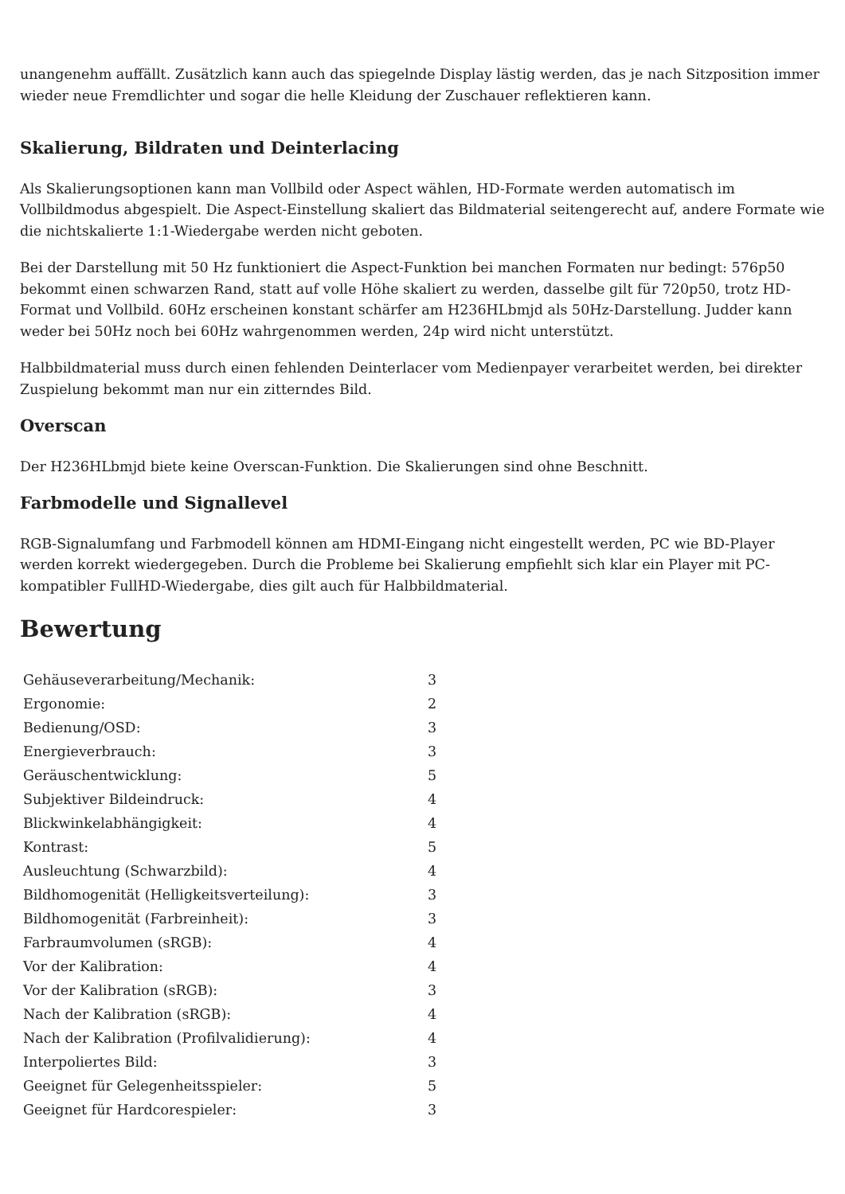unangenehm auffällt. Zusätzlich kann auch das spiegelnde Display lästig werden, das je nach Sitzposition immer wieder neue Fremdlichter und sogar die helle Kleidung der Zuschauer reflektieren kann.
Skalierung, Bildraten und Deinterlacing
Als Skalierungsoptionen kann man Vollbild oder Aspect wählen, HD-Formate werden automatisch im Vollbildmodus abgespielt. Die Aspect-Einstellung skaliert das Bildmaterial seitengerecht auf, andere Formate wie die nichtskalierte 1:1-Wiedergabe werden nicht geboten.
Bei der Darstellung mit 50 Hz funktioniert die Aspect-Funktion bei manchen Formaten nur bedingt: 576p50 bekommt einen schwarzen Rand, statt auf volle Höhe skaliert zu werden, dasselbe gilt für 720p50, trotz HD-Format und Vollbild. 60Hz erscheinen konstant schärfer am H236HLbmjd als 50Hz-Darstellung. Judder kann weder bei 50Hz noch bei 60Hz wahrgenommen werden, 24p wird nicht unterstützt.
Halbbildmaterial muss durch einen fehlenden Deinterlacer vom Medienpayer verarbeitet werden, bei direkter Zuspielung bekommt man nur ein zitterndes Bild.
Overscan
Der H236HLbmjd biete keine Overscan-Funktion. Die Skalierungen sind ohne Beschnitt.
Farbmodelle und Signallevel
RGB-Signalumfang und Farbmodell können am HDMI-Eingang nicht eingestellt werden, PC wie BD-Player werden korrekt wiedergegeben. Durch die Probleme bei Skalierung empfiehlt sich klar ein Player mit PC-kompatibler FullHD-Wiedergabe, dies gilt auch für Halbbildmaterial.
Bewertung
| Gehäuseverarbeitung/Mechanik: | 3 |
| Ergonomie: | 2 |
| Bedienung/OSD: | 3 |
| Energieverbrauch: | 3 |
| Geräuschentwicklung: | 5 |
| Subjektiver Bildeindruck: | 4 |
| Blickwinkelabhängigkeit: | 4 |
| Kontrast: | 5 |
| Ausleuchtung (Schwarzbild): | 4 |
| Bildhomogenität (Helligkeitsverteilung): | 3 |
| Bildhomogenität (Farbreinheit): | 3 |
| Farbraumvolumen (sRGB): | 4 |
| Vor der Kalibration: | 4 |
| Vor der Kalibration (sRGB): | 3 |
| Nach der Kalibration (sRGB): | 4 |
| Nach der Kalibration (Profilvalidierung): | 4 |
| Interpoliertes Bild: | 3 |
| Geeignet für Gelegenheitsspieler: | 5 |
| Geeignet für Hardcorespieler: | 3 |